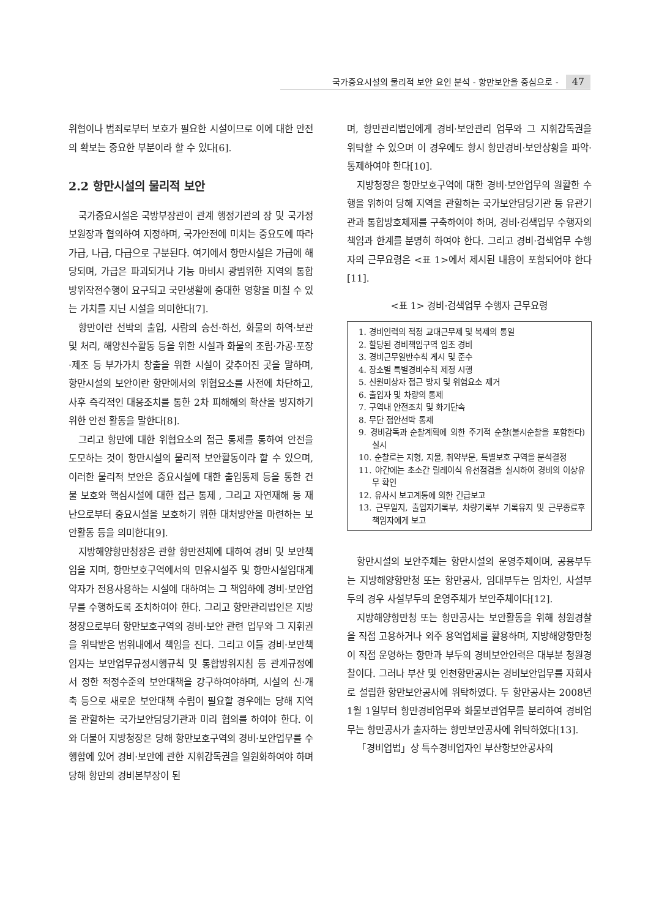국가중요시설의 물리적 보안 요인 분석 - 항만보안을 중심으로 - 47
위협이나 범죄로부터 보호가 필요한 시설이므로 이에 대한 안전의 확보는 중요한 부분이라 할 수 있다[6].
2.2 항만시설의 물리적 보안
국가중요시설은 국방부장관이 관계 행정기관의 장 및 국가정보원장과 협의하여 지정하며, 국가안전에 미치는 중요도에 따라 가급, 나급, 다급으로 구분된다. 여기에서 항만시설은 가급에 해당되며, 가급은 파괴되거나 기능 마비시 광범위한 지역의 통합방위작전수행이 요구되고 국민생활에 중대한 영향을 미칠 수 있는 가치를 지닌 시설을 의미한다[7].
항만이란 선박의 출입, 사람의 승선·하선, 화물의 하역·보관 및 처리, 해양친수활동 등을 위한 시설과 화물의 조립·가공·포장·제조 등 부가가치 창출을 위한 시설이 갖추어진 곳을 말하며, 항만시설의 보안이란 항만에서의 위협요소를 사전에 차단하고, 사후 즉각적인 대응조치를 통한 2차 피해해의 확산을 방지하기 위한 안전 활동을 말한다[8].
그리고 항만에 대한 위협요소의 접근 통제를 통하여 안전을 도모하는 것이 항만시설의 물리적 보안활동이라 할 수 있으며, 이러한 물리적 보안은 중요시설에 대한 출입통제 등을 통한 건물 보호와 핵심시설에 대한 접근 통제 , 그리고 자연재해 등 재난으로부터 중요시설을 보호하기 위한 대처방안을 마련하는 보안활동 등을 의미한다[9].
지방해양항만청장은 관할 항만전체에 대하여 경비 및 보안책임을 지며, 항만보호구역에서의 민유시설주 및 항만시설임대계약자가 전용사용하는 시설에 대하여는 그 책임하에 경비·보안업무를 수행하도록 조치하여야 한다. 그리고 항만관리법인은 지방청장으로부터 항만보호구역의 경비·보안 관련 업무와 그 지휘권을 위탁받은 범위내에서 책임을 진다. 그리고 이들 경비·보안책임자는 보안업무규정시행규칙 및 통합방위지침 등 관계규정에서 정한 적정수준의 보안대책을 강구하여야하며, 시설의 신·개축 등으로 새로운 보안대책 수립이 필요할 경우에는 당해 지역을 관할하는 국가보안담당기관과 미리 협의를 하여야 한다. 이와 더불어 지방청장은 당해 항만보호구역의 경비·보안업무를 수행함에 있어 경비·보안에 관한 지휘감독권을 일원화하여야 하며 당해 항만의 경비본부장이 된
며, 항만관리법인에게 경비·보안관리 업무와 그 지휘감독권을 위탁할 수 있으며 이 경우에도 항시 항만경비·보안상황을 파악·통제하여야 한다[10].
지방청장은 항만보호구역에 대한 경비·보안업무의 원활한 수행을 위하여 당해 지역을 관할하는 국가보안담당기관 등 유관기관과 통합방호체제를 구축하여야 하며, 경비·검색업무 수행자의 책임과 한계를 분명히 하여야 한다. 그리고 경비·검색업무 수행자의 근무요령은 <표 1>에서 제시된 내용이 포함되어야 한다[11].
<표 1> 경비·검색업무 수행자 근무요령
1. 경비인력의 적정 교대근무제 및 복제의 통일
2. 할당된 경비책임구역 입초 경비
3. 경비근무일반수칙 게시 및 준수
4. 장소별 특별경비수칙 제정 시행
5. 신원미상자 접근 방지 및 위험요소 제거
6. 출입자 및 차량의 통제
7. 구역내 안전조치 및 화기단속
8. 무단 접안선박 통제
9. 경비감독과 순찰계획에 의한 주기적 순찰(불시순찰을 포함한다)실시
10. 순찰로는 지형, 지물, 취약부문, 특별보호 구역을 분석결정
11. 야간에는 초소간 릴레이식 유선점검을 실시하여 경비의 이상유무 확인
12. 유사시 보고계통에 의한 긴급보고
13. 근무일지, 출입자기록부, 차량기록부 기록유지 및 근무종료후 책임자에게 보고
항만시설의 보안주체는 항만시설의 운영주체이며, 공용부두는 지방해양항만청 또는 항만공사, 임대부두는 임차인, 사설부두의 경우 사설부두의 운영주체가 보안주체이다[12].
지방해양항만청 또는 항만공사는 보안활동을 위해 청원경찰을 직접 고용하거나 외주 용역업체를 활용하며, 지방해양항만청이 직접 운영하는 항만과 부두의 경비보안인력은 대부분 청원경찰이다. 그러나 부산 및 인천항만공사는 경비보안업무를 자회사로 설립한 항만보안공사에 위탁하였다. 두 항만공사는 2008년 1월 1일부터 항만경비업무와 화물보관업무를 분리하여 경비업무는 항만공사가 출자하는 항만보안공사에 위탁하였다[13].
「경비업법」상 특수경비업자인 부산항보안공사의